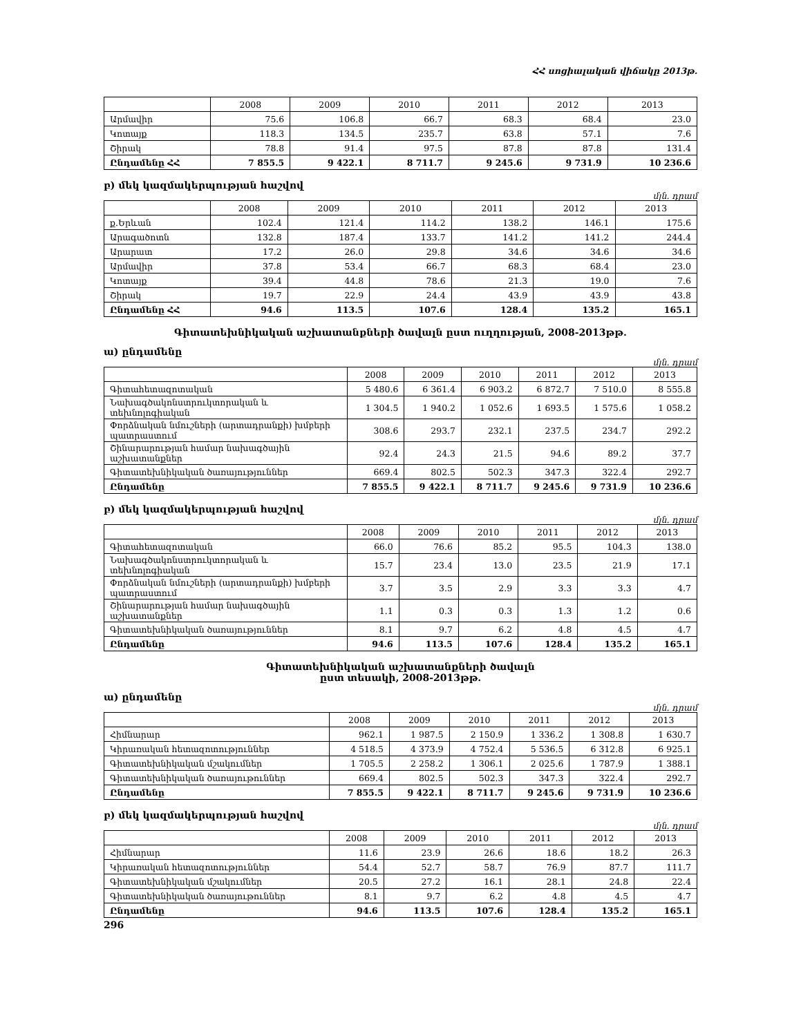ՀՀ սոցիալական վիճակը 2013թ.
| | 2008 | 2009 | 2010 | 2011 | 2012 | 2013 |
| --- | --- | --- | --- | --- | --- | --- |
| Արմավիր | 75.6 | 106.8 | 66.7 | 68.3 | 68.4 | 23.0 |
| Կոտայք | 118.3 | 134.5 | 235.7 | 63.8 | 57.1 | 7.6 |
| Շիրակ | 78.8 | 91.4 | 97.5 | 87.8 | 87.8 | 131.4 |
| Ընդամենը ՀՀ | 7 855.5 | 9 422.1 | 8 711.7 | 9 245.6 | 9 731.9 | 10 236.6 |
բ) մեկ կազմակերպության հաշվով
մլն. դրամ
| | 2008 | 2009 | 2010 | 2011 | 2012 | 2013 |
| --- | --- | --- | --- | --- | --- | --- |
| ք.Երևան | 102.4 | 121.4 | 114.2 | 138.2 | 146.1 | 175.6 |
| Արագածոտն | 132.8 | 187.4 | 133.7 | 141.2 | 141.2 | 244.4 |
| Արարատ | 17.2 | 26.0 | 29.8 | 34.6 | 34.6 | 34.6 |
| Արմավիր | 37.8 | 53.4 | 66.7 | 68.3 | 68.4 | 23.0 |
| Կոտայք | 39.4 | 44.8 | 78.6 | 21.3 | 19.0 | 7.6 |
| Շիրակ | 19.7 | 22.9 | 24.4 | 43.9 | 43.9 | 43.8 |
| Ընդամենը ՀՀ | 94.6 | 113.5 | 107.6 | 128.4 | 135.2 | 165.1 |
Գիտատեխնիկական աշխատանքների ծավալն ըստ ուղղության, 2008-2013թթ.
ա) ընդամենը
մլն. դրամ
| | 2008 | 2009 | 2010 | 2011 | 2012 | 2013 |
| --- | --- | --- | --- | --- | --- | --- |
| Գիտահետազոտական | 5 480.6 | 6 361.4 | 6 903.2 | 6 872.7 | 7 510.0 | 8 555.8 |
| Նախագծակոնստրուկտորական և տեխնոլոգիական | 1 304.5 | 1 940.2 | 1 052.6 | 1 693.5 | 1 575.6 | 1 058.2 |
| Փորձնական նմուշների (արտադրանքի) խմբերի պատրաստում | 308.6 | 293.7 | 232.1 | 237.5 | 234.7 | 292.2 |
| Շինարարության համար նախագծային աշխատանքներ | 92.4 | 24.3 | 21.5 | 94.6 | 89.2 | 37.7 |
| Գիտատեխնիկական ծառայություններ | 669.4 | 802.5 | 502.3 | 347.3 | 322.4 | 292.7 |
| Ընդամենը | 7 855.5 | 9 422.1 | 8 711.7 | 9 245.6 | 9 731.9 | 10 236.6 |
բ) մեկ կազմակերպության հաշվով
մլն. դրամ
| | 2008 | 2009 | 2010 | 2011 | 2012 | 2013 |
| --- | --- | --- | --- | --- | --- | --- |
| Գիտահետազոտական | 66.0 | 76.6 | 85.2 | 95.5 | 104.3 | 138.0 |
| Նախագծակոնստրուկտորական և տեխնոլոգիական | 15.7 | 23.4 | 13.0 | 23.5 | 21.9 | 17.1 |
| Փորձնական նմուշների (արտադրանքի) խմբերի պատրաստում | 3.7 | 3.5 | 2.9 | 3.3 | 3.3 | 4.7 |
| Շինարարության համար նախագծային աշխատանքներ | 1.1 | 0.3 | 0.3 | 1.3 | 1.2 | 0.6 |
| Գիտատեխնիկական ծառայություններ | 8.1 | 9.7 | 6.2 | 4.8 | 4.5 | 4.7 |
| Ընդամենը | 94.6 | 113.5 | 107.6 | 128.4 | 135.2 | 165.1 |
Գիտատեխնիկական աշխատանքների ծավալն
ըստ տեսակի, 2008-2013թթ.
ա) ընդամենը
մլն. դրամ
| | 2008 | 2009 | 2010 | 2011 | 2012 | 2013 |
| --- | --- | --- | --- | --- | --- | --- |
| Հիմնարար | 962.1 | 1 987.5 | 2 150.9 | 1 336.2 | 1 308.8 | 1 630.7 |
| Կիրառական հետազոտություններ | 4 518.5 | 4 373.9 | 4 752.4 | 5 536.5 | 6 312.8 | 6 925.1 |
| Գիտատեխնիկական մշակումներ | 1 705.5 | 2 258.2 | 1 306.1 | 2 025.6 | 1 787.9 | 1 388.1 |
| Գիտատեխնիկական ծառայութուններ | 669.4 | 802.5 | 502.3 | 347.3 | 322.4 | 292.7 |
| Ընդամենը | 7 855.5 | 9 422.1 | 8 711.7 | 9 245.6 | 9 731.9 | 10 236.6 |
բ) մեկ կազմակերպության հաշվով
մլն. դրամ
| | 2008 | 2009 | 2010 | 2011 | 2012 | 2013 |
| --- | --- | --- | --- | --- | --- | --- |
| Հիմնարար | 11.6 | 23.9 | 26.6 | 18.6 | 18.2 | 26.3 |
| Կիրառական հետազոտություններ | 54.4 | 52.7 | 58.7 | 76.9 | 87.7 | 111.7 |
| Գիտատեխնիկական մշակումներ | 20.5 | 27.2 | 16.1 | 28.1 | 24.8 | 22.4 |
| Գիտատեխնիկական ծառայութուններ | 8.1 | 9.7 | 6.2 | 4.8 | 4.5 | 4.7 |
| Ընդամենը | 94.6 | 113.5 | 107.6 | 128.4 | 135.2 | 165.1 |
296